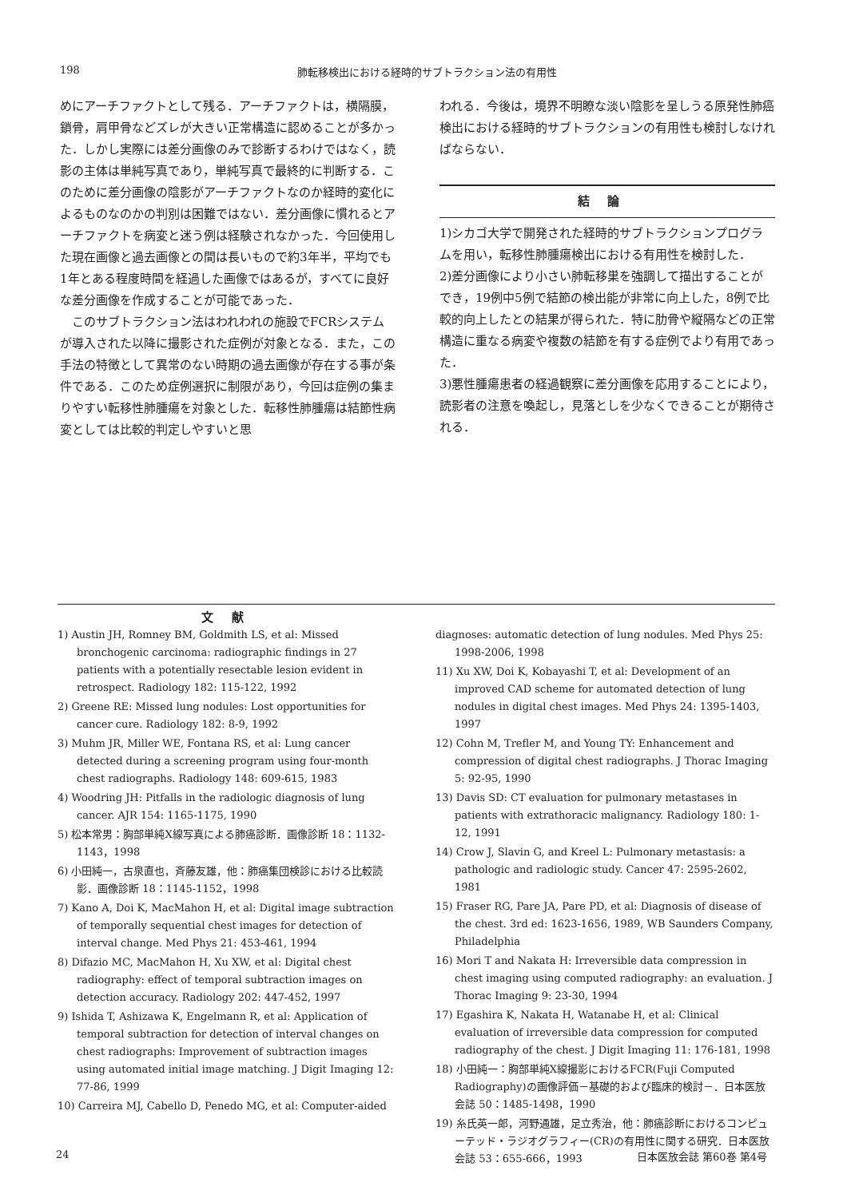198 肺転移検出における経時的サブトラクション法の有用性
めにアーチファクトとして残る．アーチファクトは，横隔膜，鎖骨，肩甲骨などズレが大きい正常構造に認めることが多かった．しかし実際には差分画像のみで診断するわけではなく，読影の主体は単純写真であり，単純写真で最終的に判断する．このために差分画像の陰影がアーチファクトなのか経時的変化によるものなのかの判別は困難ではない．差分画像に慣れるとアーチファクトを病変と迷う例は経験されなかった．今回使用した現在画像と過去画像との間は長いもので約3年半，平均でも1年とある程度時間を経過した画像ではあるが，すべてに良好な差分画像を作成することが可能であった．
　このサブトラクション法はわれわれの施設でFCRシステムが導入された以降に撮影された症例が対象となる．また，この手法の特徴として異常のない時期の過去画像が存在する事が条件である．このため症例選択に制限があり，今回は症例の集まりやすい転移性肺腫瘍を対象とした．転移性肺腫瘍は結節性病変としては比較的判定しやすいと思
われる．今後は，境界不明瞭な淡い陰影を呈しうる原発性肺癌検出における経時的サブトラクションの有用性も検討しなければならない．
結論
1)シカゴ大学で開発された経時的サブトラクションプログラムを用い，転移性肺腫瘍検出における有用性を検討した．
2)差分画像により小さい肺転移巣を強調して描出することができ，19例中5例で結節の検出能が非常に向上した，8例で比較的向上したとの結果が得られた．特に肋骨や縦隔などの正常構造に重なる病変や複数の結節を有する症例でより有用であった．
3)悪性腫瘍患者の経過観察に差分画像を応用することにより，読影者の注意を喚起し，見落としを少なくできることが期待される．
文献
1) Austin JH, Romney BM, Goldmith LS, et al: Missed bronchogenic carcinoma: radiographic findings in 27 patients with a potentially resectable lesion evident in retrospect. Radiology 182: 115-122, 1992
2) Greene RE: Missed lung nodules: Lost opportunities for cancer cure. Radiology 182: 8-9, 1992
3) Muhm JR, Miller WE, Fontana RS, et al: Lung cancer detected during a screening program using four-month chest radiographs. Radiology 148: 609-615, 1983
4) Woodring JH: Pitfalls in the radiologic diagnosis of lung cancer. AJR 154: 1165-1175, 1990
5) 松本常男：胸部単純X線写真による肺癌診断．画像診断 18：1132-1143，1998
6) 小田純一，古泉直也，斉藤友雄，他：肺癌集団検診における比較読影．画像診断 18：1145-1152，1998
7) Kano A, Doi K, MacMahon H, et al: Digital image subtraction of temporally sequential chest images for detection of interval change. Med Phys 21: 453-461, 1994
8) Difazio MC, MacMahon H, Xu XW, et al: Digital chest radiography: effect of temporal subtraction images on detection accuracy. Radiology 202: 447-452, 1997
9) Ishida T, Ashizawa K, Engelmann R, et al: Application of temporal subtraction for detection of interval changes on chest radiographs: Improvement of subtraction images using automated initial image matching. J Digit Imaging 12: 77-86, 1999
10) Carreira MJ, Cabello D, Penedo MG, et al: Computer-aided
diagnoses: automatic detection of lung nodules. Med Phys 25: 1998-2006, 1998
11) Xu XW, Doi K, Kobayashi T, et al: Development of an improved CAD scheme for automated detection of lung nodules in digital chest images. Med Phys 24: 1395-1403, 1997
12) Cohn M, Trefler M, and Young TY: Enhancement and compression of digital chest radiographs. J Thorac Imaging 5: 92-95, 1990
13) Davis SD: CT evaluation for pulmonary metastases in patients with extrathoracic malignancy. Radiology 180: 1-12, 1991
14) Crow J, Slavin G, and Kreel L: Pulmonary metastasis: a pathologic and radiologic study. Cancer 47: 2595-2602, 1981
15) Fraser RG, Pare JA, Pare PD, et al: Diagnosis of disease of the chest. 3rd ed: 1623-1656, 1989, WB Saunders Company, Philadelphia
16) Mori T and Nakata H: Irreversible data compression in chest imaging using computed radiography: an evaluation. J Thorac Imaging 9: 23-30, 1994
17) Egashira K, Nakata H, Watanabe H, et al: Clinical evaluation of irreversible data compression for computed radiography of the chest. J Digit Imaging 11: 176-181, 1998
18) 小田純一：胸部単純X線撮影におけるFCR(Fuji Computed Radiography)の画像評価－基礎的および臨床的検討－．日本医放会誌 50：1485-1498，1990
19) 糸氏英一郎，河野通雄，足立秀治，他：肺癌診断におけるコンピューテッド・ラジオグラフィー(CR)の有用性に関する研究．日本医放会誌 53：655-666，1993
24 日本医放会誌 第60巻 第4号